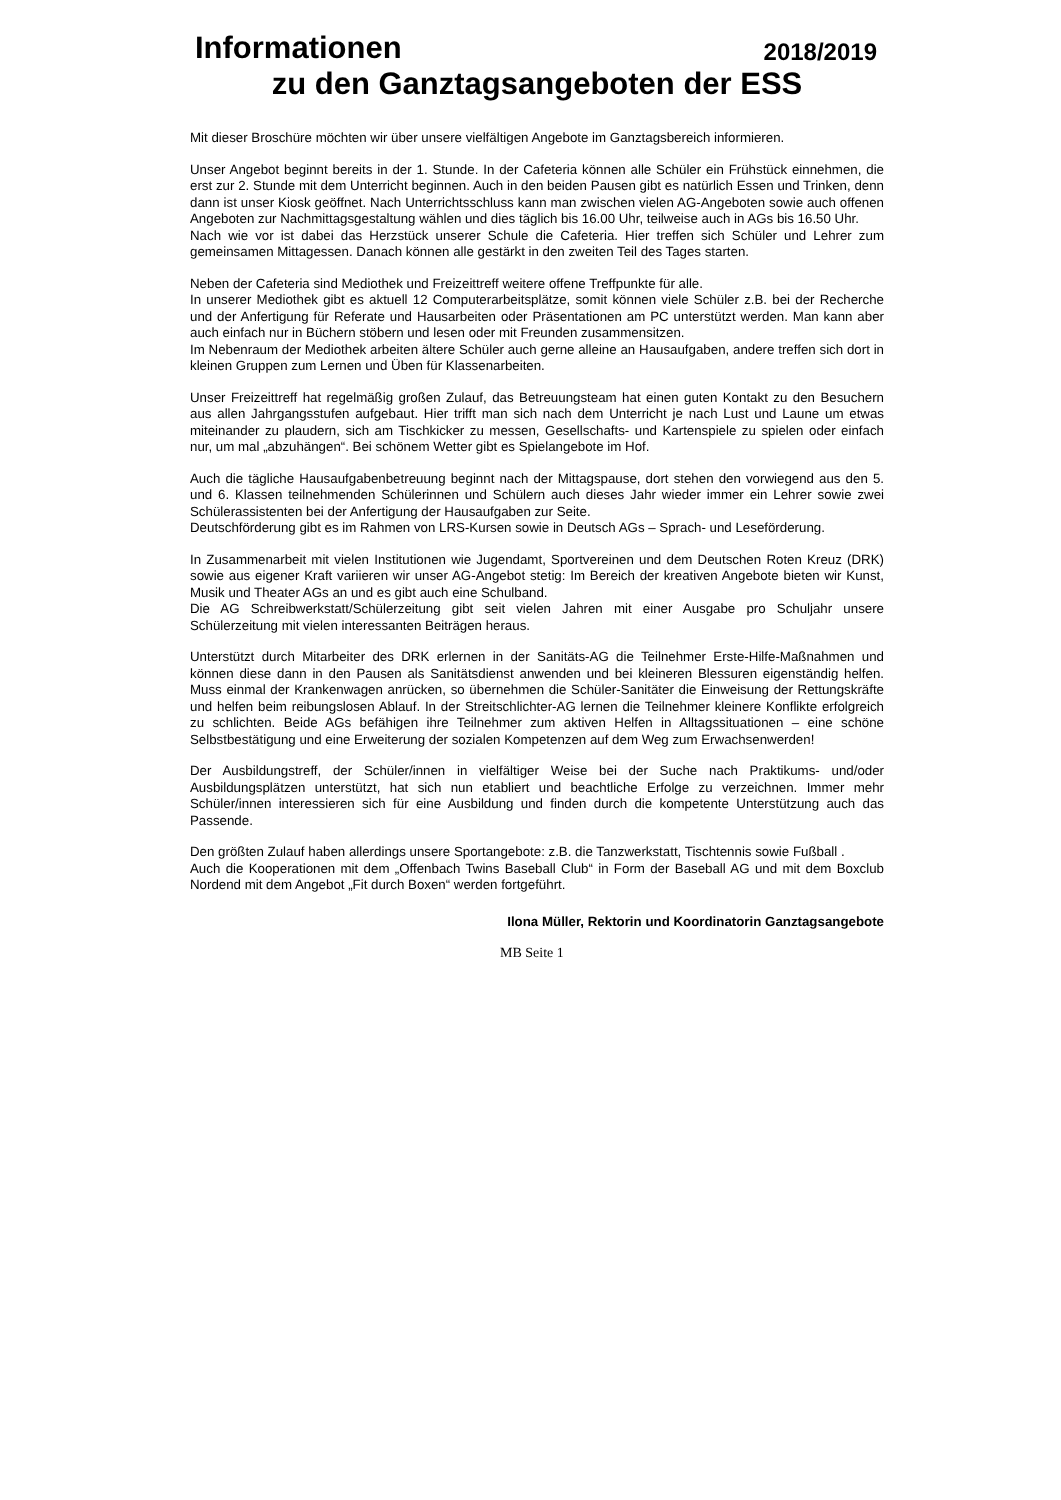Informationen 2018/2019
zu den Ganztagsangeboten der ESS
Mit dieser Broschüre möchten wir über unsere vielfältigen Angebote im Ganztagsbereich informieren.
Unser Angebot beginnt bereits in der 1. Stunde. In der Cafeteria können alle Schüler ein Frühstück einnehmen, die erst zur 2. Stunde mit dem Unterricht beginnen. Auch in den beiden Pausen gibt es natürlich Essen und Trinken, denn dann ist unser Kiosk geöffnet. Nach Unterrichtsschluss kann man zwischen vielen AG-Angeboten sowie auch offenen Angeboten zur Nachmittagsgestaltung wählen und dies täglich bis 16.00 Uhr, teilweise auch in AGs bis 16.50 Uhr.
Nach wie vor ist dabei das Herzstück unserer Schule die Cafeteria. Hier treffen sich Schüler und Lehrer zum gemeinsamen Mittagessen. Danach können alle gestärkt in den zweiten Teil des Tages starten.
Neben der Cafeteria sind Mediothek und Freizeittreff weitere offene Treffpunkte für alle.
In unserer Mediothek gibt es aktuell 12 Computerarbeitsplätze, somit können viele Schüler z.B. bei der Recherche und der Anfertigung für Referate und Hausarbeiten oder Präsentationen am PC unterstützt werden. Man kann aber auch einfach nur in Büchern stöbern und lesen oder mit Freunden zusammensitzen.
Im Nebenraum der Mediothek arbeiten ältere Schüler auch gerne alleine an Hausaufgaben, andere treffen sich dort in kleinen Gruppen zum Lernen und Üben für Klassenarbeiten.
Unser Freizeittreff hat regelmäßig großen Zulauf, das Betreuungsteam hat einen guten Kontakt zu den Besuchern aus allen Jahrgangsstufen aufgebaut. Hier trifft man sich nach dem Unterricht je nach Lust und Laune um etwas miteinander zu plaudern, sich am Tischkicker zu messen, Gesellschafts- und Kartenspiele zu spielen oder einfach nur, um mal „abzuhängen“. Bei schönem Wetter gibt es Spielangebote im Hof.
Auch die tägliche Hausaufgabenbetreuung beginnt nach der Mittagspause, dort stehen den vorwiegend aus den 5. und 6. Klassen teilnehmenden Schülerinnen und Schülern auch dieses Jahr wieder immer ein Lehrer sowie zwei Schülerassistenten bei der Anfertigung der Hausaufgaben zur Seite.
Deutschförderung gibt es im Rahmen von LRS-Kursen sowie in Deutsch AGs – Sprach- und Leseförderung.
In Zusammenarbeit mit vielen Institutionen wie Jugendamt, Sportvereinen und dem Deutschen Roten Kreuz (DRK) sowie aus eigener Kraft variieren wir unser AG-Angebot stetig: Im Bereich der kreativen Angebote bieten wir Kunst, Musik und Theater AGs an und es gibt auch eine Schulband.
Die AG Schreibwerkstatt/Schülerzeitung gibt seit vielen Jahren mit einer Ausgabe pro Schuljahr unsere Schülerzeitung mit vielen interessanten Beiträgen heraus.
Unterstützt durch Mitarbeiter des DRK erlernen in der Sanitäts-AG die Teilnehmer Erste-Hilfe-Maßnahmen und können diese dann in den Pausen als Sanitätsdienst anwenden und bei kleineren Blessuren eigenständig helfen. Muss einmal der Krankenwagen anrücken, so übernehmen die Schüler-Sanitäter die Einweisung der Rettungskräfte und helfen beim reibungslosen Ablauf. In der Streitschlichter-AG lernen die Teilnehmer kleinere Konflikte erfolgreich zu schlichten. Beide AGs befähigen ihre Teilnehmer zum aktiven Helfen in Alltagssituationen – eine schöne Selbstbestätigung und eine Erweiterung der sozialen Kompetenzen auf dem Weg zum Erwachsenwerden!
Der Ausbildungstreff, der Schüler/innen in vielfältiger Weise bei der Suche nach Praktikums- und/oder Ausbildungsplätzen unterstützt, hat sich nun etabliert und beachtliche Erfolge zu verzeichnen. Immer mehr Schüler/innen interessieren sich für eine Ausbildung und finden durch die kompetente Unterstützung auch das Passende.
Den größten Zulauf haben allerdings unsere Sportangebote: z.B. die Tanzwerkstatt, Tischtennis sowie Fußball .
Auch die Kooperationen mit dem „Offenbach Twins Baseball Club“ in Form der Baseball AG und mit dem Boxclub Nordend mit dem Angebot „Fit durch Boxen“ werden fortgeführt.
Ilona Müller, Rektorin und Koordinatorin Ganztagsangebote
MB Seite 1